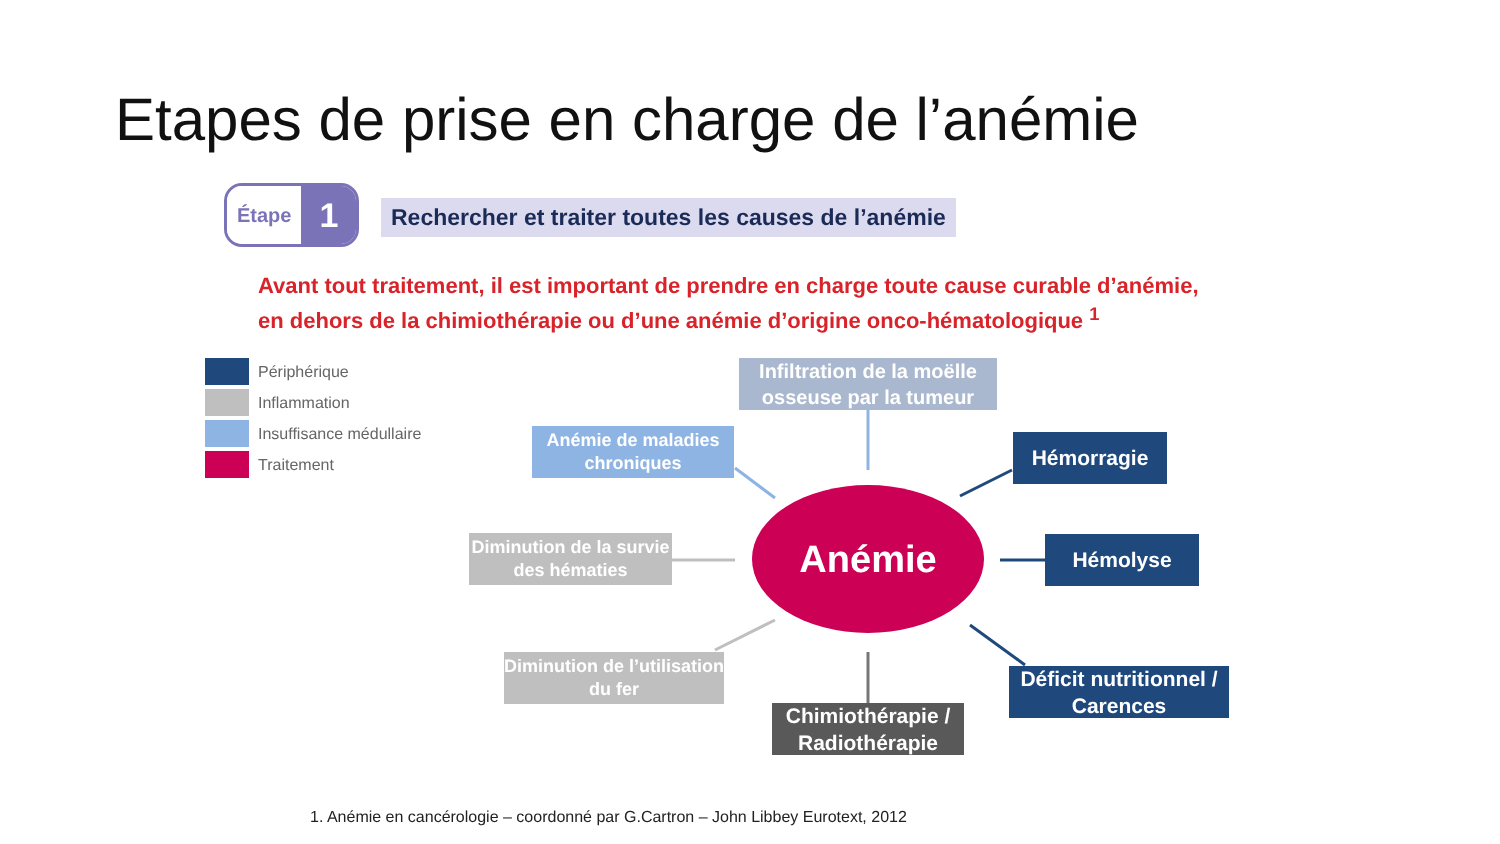Etapes de prise en charge de l’anémie
Étape 1
Rechercher et traiter toutes les causes de l’anémie
Avant tout traitement, il est important de prendre en charge toute cause curable d’anémie,
en dehors de la chimiothérapie ou d’une anémie d’origine onco-hématologique <sup>1</sup>
Périphérique
Inflammation
Insuffisance médullaire
Traitement
Anémie
Infiltration de la moëlle osseuse par la tumeur
Anémie de maladies chroniques
Hémorragie
Diminution de la survie des hématies
Hémolyse
Diminution de l’utilisation du fer
Déficit nutritionnel / Carences
Chimiothérapie / Radiothérapie
1. Anémie en cancérologie – coordonné par G.Cartron – John Libbey Eurotext, 2012